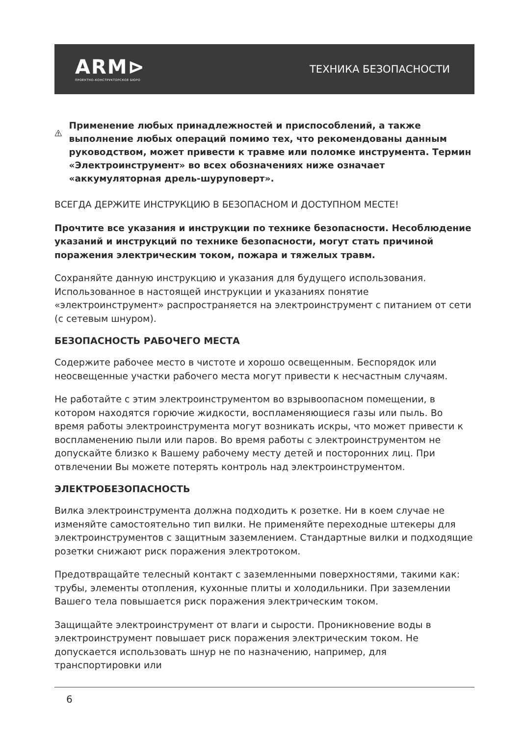ARM⊳
ПРОЕКТНО-КОНСТРУКТОРСКОЕ БЮРО
ТЕХНИКА БЕЗОПАСНОСТИ
Применение любых принадлежностей и приспособлений, а также выполнение любых операций помимо тех, что рекомендованы данным руководством, может привести к травме или поломке инструмента. Термин «Электроинструмент» во всех обозначениях ниже означает «аккумуляторная дрель-шуруповерт».
ВСЕГДА ДЕРЖИТЕ ИНСТРУКЦИЮ В БЕЗОПАСНОМ И ДОСТУПНОМ МЕСТЕ!
Прочтите все указания и инструкции по технике безопасности. Несоблюдение указаний и инструкций по технике безопасности, могут стать причиной поражения электрическим током, пожара и тяжелых травм.
Сохраняйте данную инструкцию и указания для будущего использования. Использованное в настоящей инструкции и указаниях понятие «электроинструмент» распространяется на электроинструмент с питанием от сети (с сетевым шнуром).
БЕЗОПАСНОСТЬ РАБОЧЕГО МЕСТА
Содержите рабочее место в чистоте и хорошо освещенным. Беспорядок или неосвещенные участки рабочего места могут привести к несчастным случаям.
Не работайте с этим электроинструментом во взрывоопасном помещении, в котором находятся горючие жидкости, воспламеняющиеся газы или пыль. Во время работы электроинструмента могут возникать искры, что может привести к воспламенению пыли или паров. Во время работы с электроинструментом не допускайте близко к Вашему рабочему месту детей и посторонних лиц. При отвлечении Вы можете потерять контроль над электроинструментом.
ЭЛЕКТРОБЕЗОПАСНОСТЬ
Вилка электроинструмента должна подходить к розетке. Ни в коем случае не изменяйте самостоятельно тип вилки. Не применяйте переходные штекеры для электроинструментов с защитным заземлением. Стандартные вилки и подходящие розетки снижают риск поражения электротоком.
Предотвращайте телесный контакт с заземленными поверхностями, такими как: трубы, элементы отопления, кухонные плиты и холодильники. При заземлении Вашего тела повышается риск поражения электрическим током.
Защищайте электроинструмент от влаги и сырости. Проникновение воды в электроинструмент повышает риск поражения электрическим током. Не допускается использовать шнур не по назначению, например, для транспортировки или
6